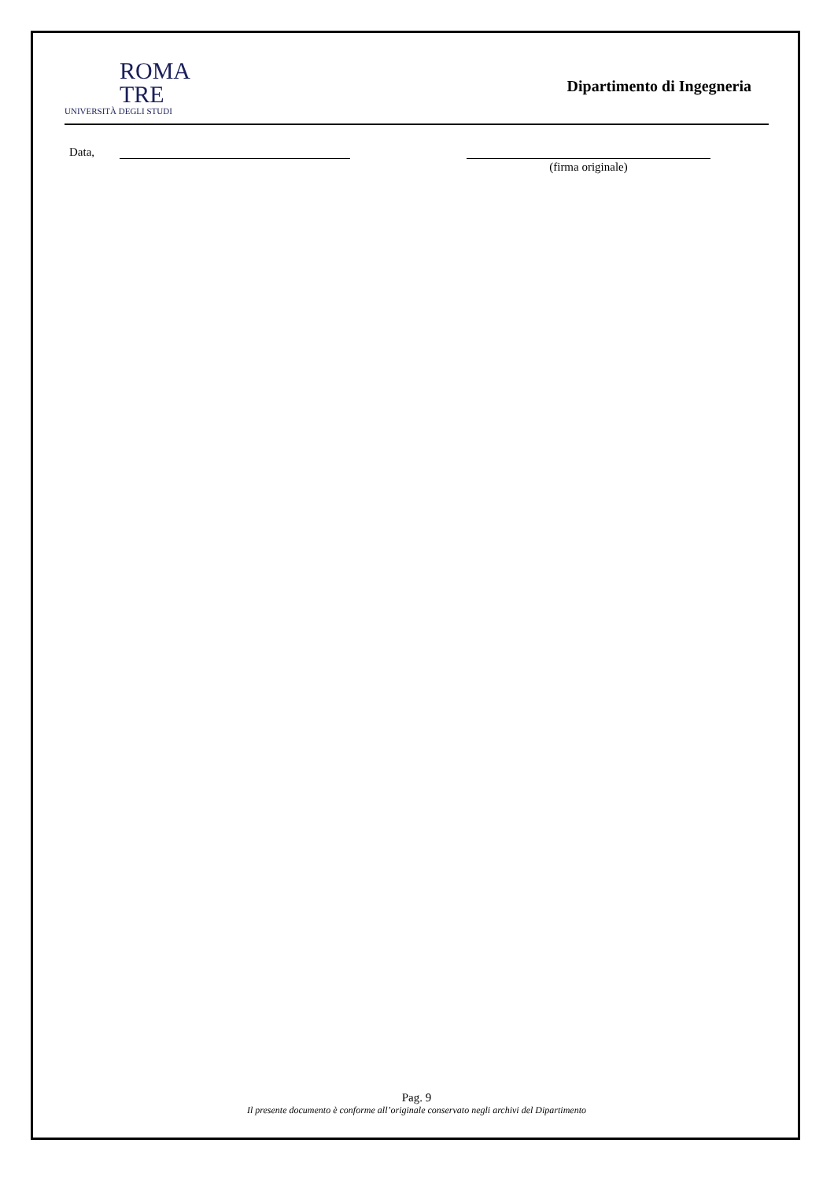ROMA
TRE
UNIVERSITÀ DEGLI STUDI
Dipartimento di Ingegneria
Data, (firma originale)
Pag. 9
Il presente documento è conforme all’originale conservato negli archivi del Dipartimento